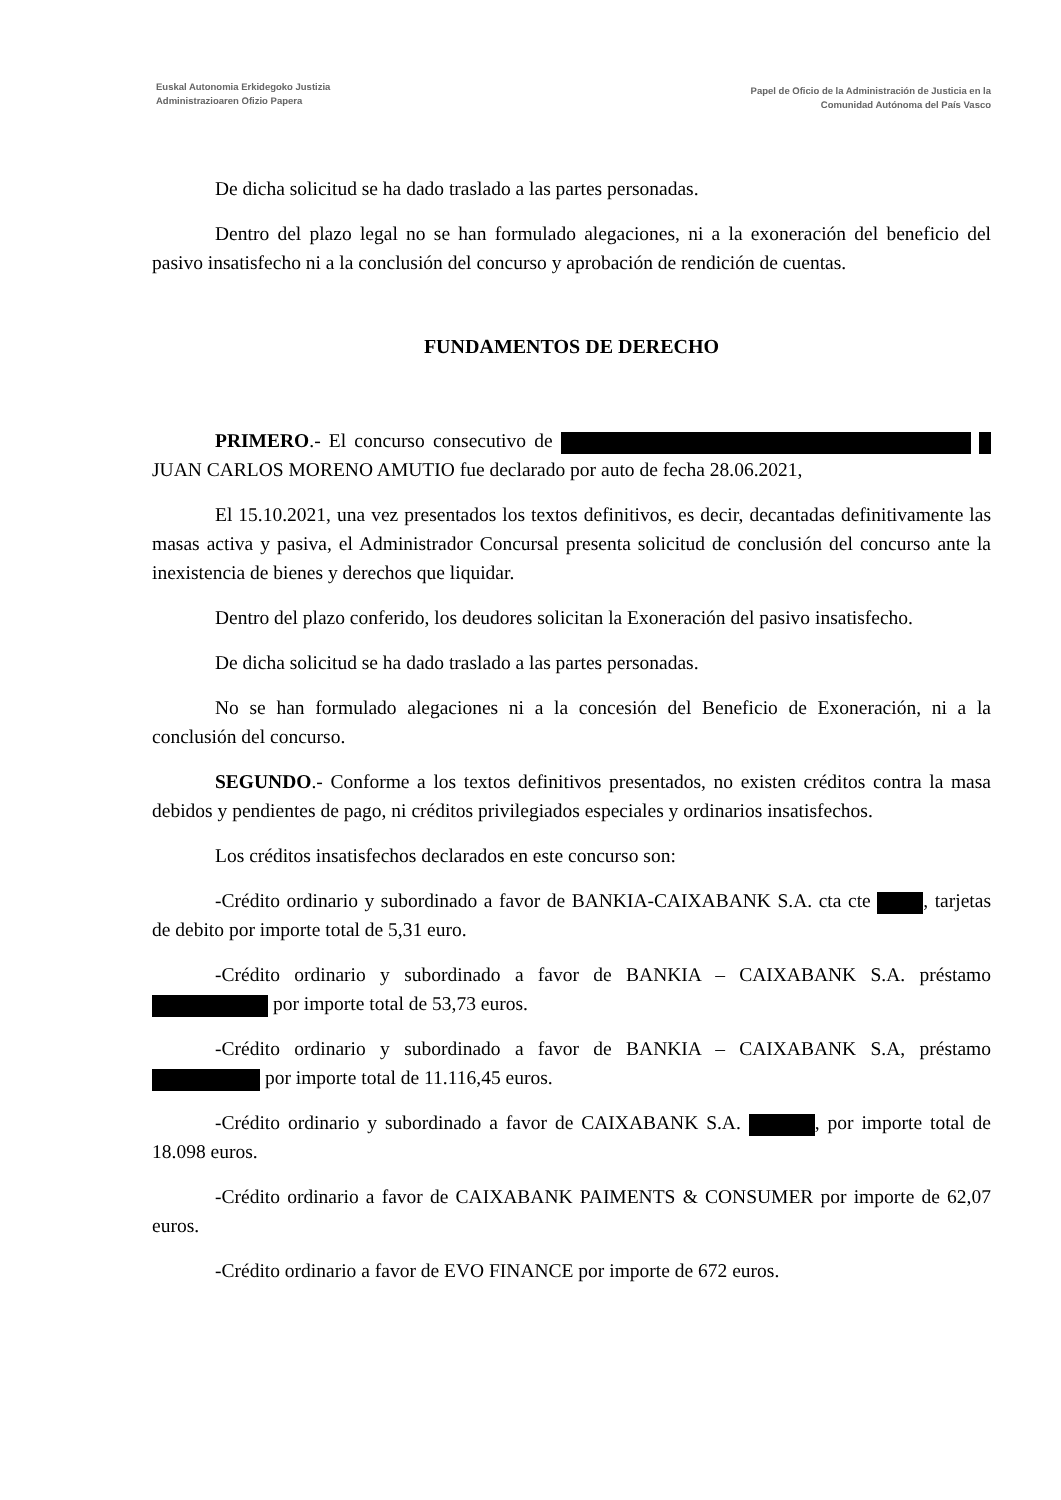Euskal Autonomia Erkidegoko Justizia
Administrazioaren Ofizio Papera
Papel de Oficio de la Administración de Justicia en la
Comunidad Autónoma del País Vasco
De dicha solicitud se ha dado traslado a las partes personadas.
Dentro del plazo legal no se han formulado alegaciones, ni a la exoneración del beneficio del pasivo insatisfecho ni a la conclusión del concurso y aprobación de rendición de cuentas.
FUNDAMENTOS DE DERECHO
PRIMERO.- El concurso consecutivo de JUAN CARLOS MORENO AMUTIO fue declarado por auto de fecha 28.06.2021,
El 15.10.2021, una vez presentados los textos definitivos, es decir, decantadas definitivamente las masas activa y pasiva, el Administrador Concursal presenta solicitud de conclusión del concurso ante la inexistencia de bienes y derechos que liquidar.
Dentro del plazo conferido, los deudores solicitan la Exoneración del pasivo insatisfecho.
De dicha solicitud se ha dado traslado a las partes personadas.
No se han formulado alegaciones ni a la concesión del Beneficio de Exoneración, ni a la conclusión del concurso.
SEGUNDO.- Conforme a los textos definitivos presentados, no existen créditos contra la masa debidos y pendientes de pago, ni créditos privilegiados especiales y ordinarios insatisfechos.
Los créditos insatisfechos declarados en este concurso son:
-Crédito ordinario y subordinado a favor de BANKIA-CAIXABANK S.A. cta cte , tarjetas de debito por importe total de 5,31 euro.
-Crédito ordinario y subordinado a favor de BANKIA – CAIXABANK S.A. préstamo por importe total de 53,73 euros.
-Crédito ordinario y subordinado a favor de BANKIA – CAIXABANK S.A, préstamo por importe total de 11.116,45 euros.
-Crédito ordinario y subordinado a favor de CAIXABANK S.A. , por importe total de 18.098 euros.
-Crédito ordinario a favor de CAIXABANK PAIMENTS & CONSUMER por importe de 62,07 euros.
-Crédito ordinario a favor de EVO FINANCE por importe de 672 euros.